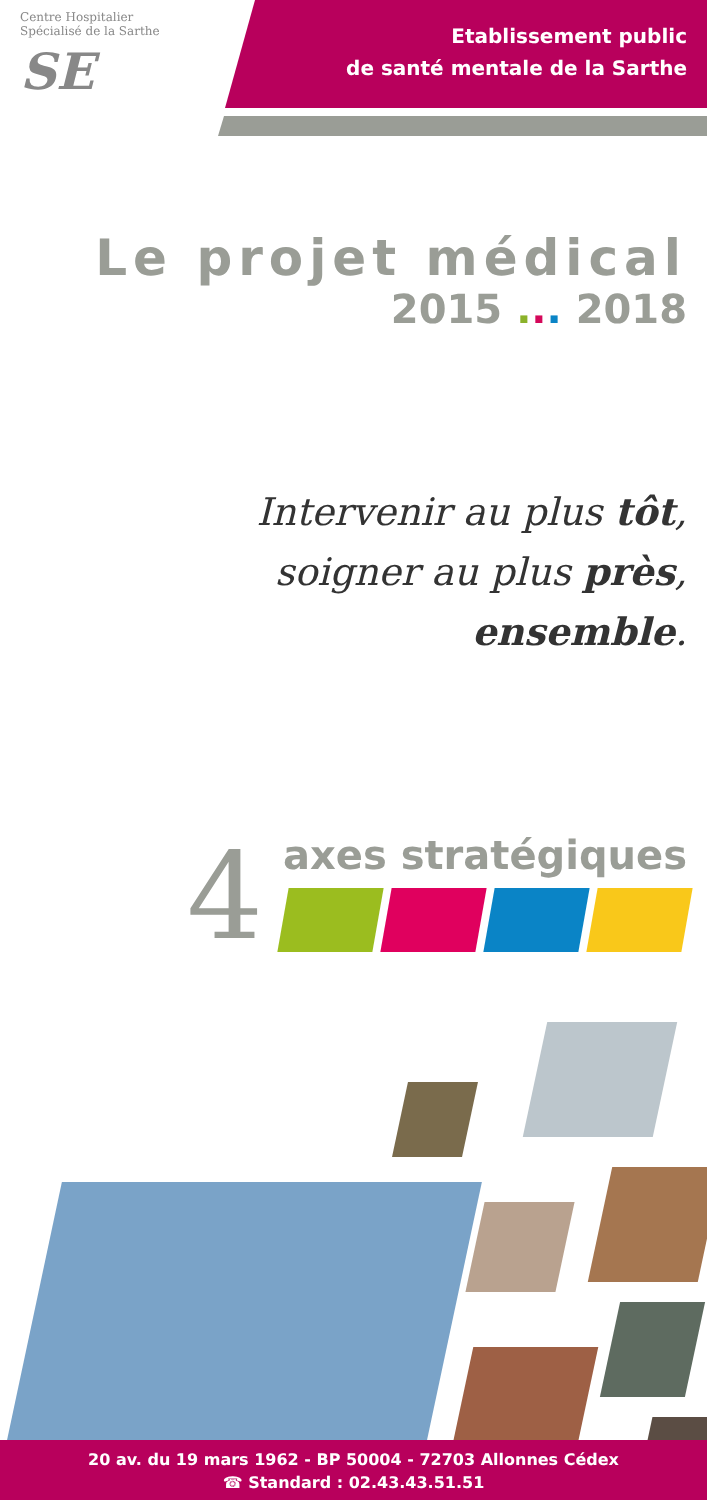Centre Hospitalier Spécialisé de la Sarthe
SE
Etablissement public
de santé mentale de la Sarthe
Le projet médical
2015 ... 2018
Intervenir au plus tôt,
soigner au plus près,
ensemble.
4
axes stratégiques
20 av. du 19 mars 1962 - BP 50004 - 72703 Allonnes Cédex
☎ Standard : 02.43.43.51.51